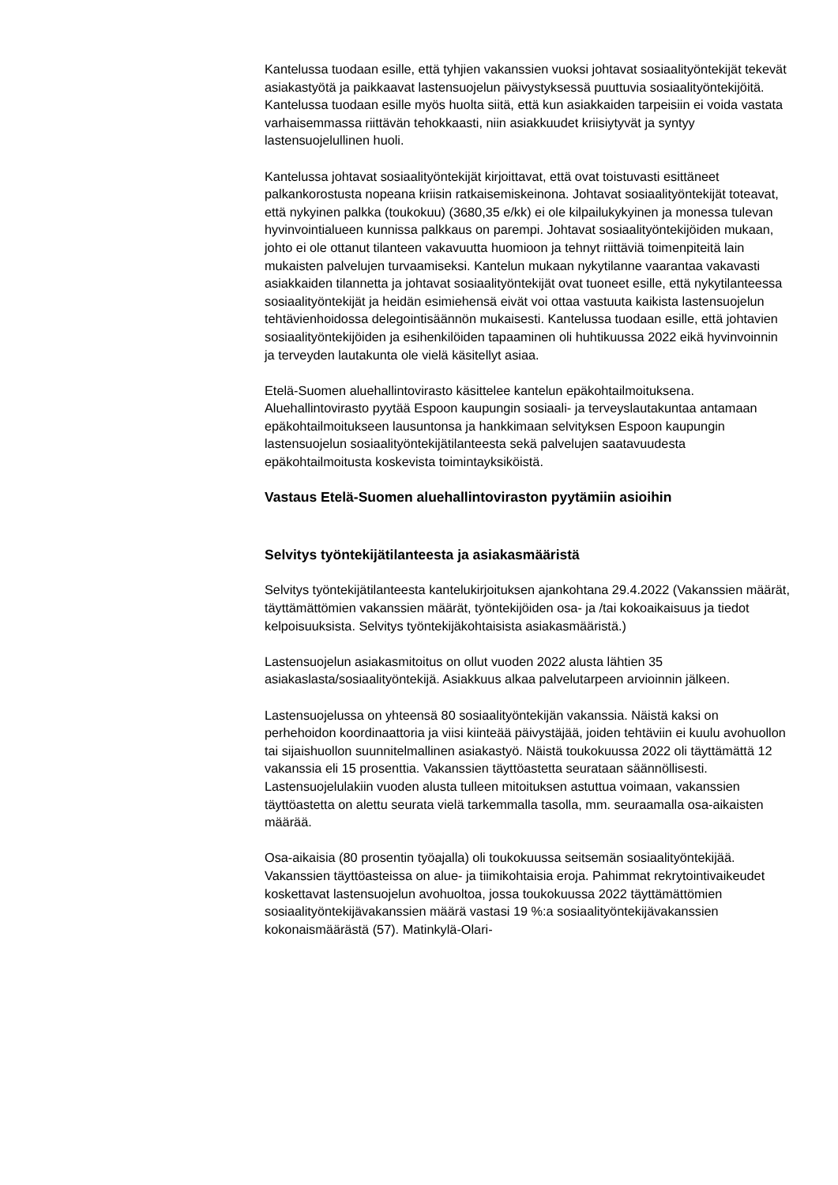Kantelussa tuodaan esille, että tyhjien vakanssien vuoksi johtavat sosiaalityöntekijät tekevät asiakastyötä ja paikkaavat lastensuojelun päivystyksessä puuttuvia sosiaalityöntekijöitä.
Kantelussa tuodaan esille myös huolta siitä, että kun asiakkaiden tarpeisiin ei voida vastata varhaisemmassa riittävän tehokkaasti, niin asiakkuudet kriisiytyvät ja syntyy lastensuojelullinen huoli.
Kantelussa johtavat sosiaalityöntekijät kirjoittavat, että ovat toistuvasti esittäneet palkankorostusta nopeana kriisin ratkaisemiskeinona. Johtavat sosiaalityöntekijät toteavat, että nykyinen palkka (toukokuu) (3680,35 e/kk) ei ole kilpailukykyinen ja monessa tulevan hyvinvointialueen kunnissa palkkaus on parempi. Johtavat sosiaalityöntekijöiden mukaan, johto ei ole ottanut tilanteen vakavuutta huomioon ja tehnyt riittäviä toimenpiteitä lain mukaisten palvelujen turvaamiseksi. Kantelun mukaan nykytilanne vaarantaa vakavasti asiakkaiden tilannetta ja johtavat sosiaalityöntekijät ovat tuoneet esille, että nykytilanteessa sosiaalityöntekijät ja heidän esimiehensä eivät voi ottaa vastuuta kaikista lastensuojelun tehtävienhoidossa delegointisäännön mukaisesti. Kantelussa tuodaan esille, että johtavien sosiaalityöntekijöiden ja esihenkilöiden tapaaminen oli huhtikuussa 2022 eikä hyvinvoinnin ja terveyden lautakunta ole vielä käsitellyt asiaa.
Etelä-Suomen aluehallintovirasto käsittelee kantelun epäkohtailmoituksena. Aluehallintovirasto pyytää Espoon kaupungin sosiaali- ja terveyslautakuntaa antamaan epäkohtailmoitukseen lausuntonsa ja hankkimaan selvityksen Espoon kaupungin lastensuojelun sosiaalityöntekijätilanteesta sekä palvelujen saatavuudesta epäkohtailmoitusta koskevista toimintayksiköistä.
Vastaus Etelä-Suomen aluehallintoviraston pyytämiin asioihin
Selvitys työntekijätilanteesta ja asiakasmääristä
Selvitys työntekijätilanteesta kantelukirjoituksen ajankohtana 29.4.2022 (Vakanssien määrät, täyttämättömien vakanssien määrät, työntekijöiden osa- ja /tai kokoaikaisuus ja tiedot kelpoisuuksista. Selvitys työntekijäkohtaisista asiakasmääristä.)
Lastensuojelun asiakasmitoitus on ollut vuoden 2022 alusta lähtien 35 asiakaslasta/sosiaalityöntekijä. Asiakkuus alkaa palvelutarpeen arvioinnin jälkeen.
Lastensuojelussa on yhteensä 80 sosiaalityöntekijän vakanssia. Näistä kaksi on perhehoidon koordinaattoria ja viisi kiinteää päivystäjää, joiden tehtäviin ei kuulu avohuollon tai sijaishuollon suunnitelmallinen asiakastyö. Näistä toukokuussa 2022 oli täyttämättä 12 vakanssia eli 15 prosenttia. Vakanssien täyttöastetta seurataan säännöllisesti. Lastensuojelulakiin vuoden alusta tulleen mitoituksen astuttua voimaan, vakanssien täyttöastetta on alettu seurata vielä tarkemmalla tasolla, mm. seuraamalla osa-aikaisten määrää.
Osa-aikaisia (80 prosentin työajalla) oli toukokuussa seitsemän sosiaalityöntekijää. Vakanssien täyttöasteissa on alue- ja tiimikohtaisia eroja. Pahimmat rekrytointivaikeudet koskettavat lastensuojelun avohuoltoa, jossa toukokuussa 2022 täyttämättömien sosiaalityöntekijävakanssien määrä vastasi 19 %:a sosiaalityöntekijävakanssien kokonaismäärästä (57). Matinkylä-Olari-